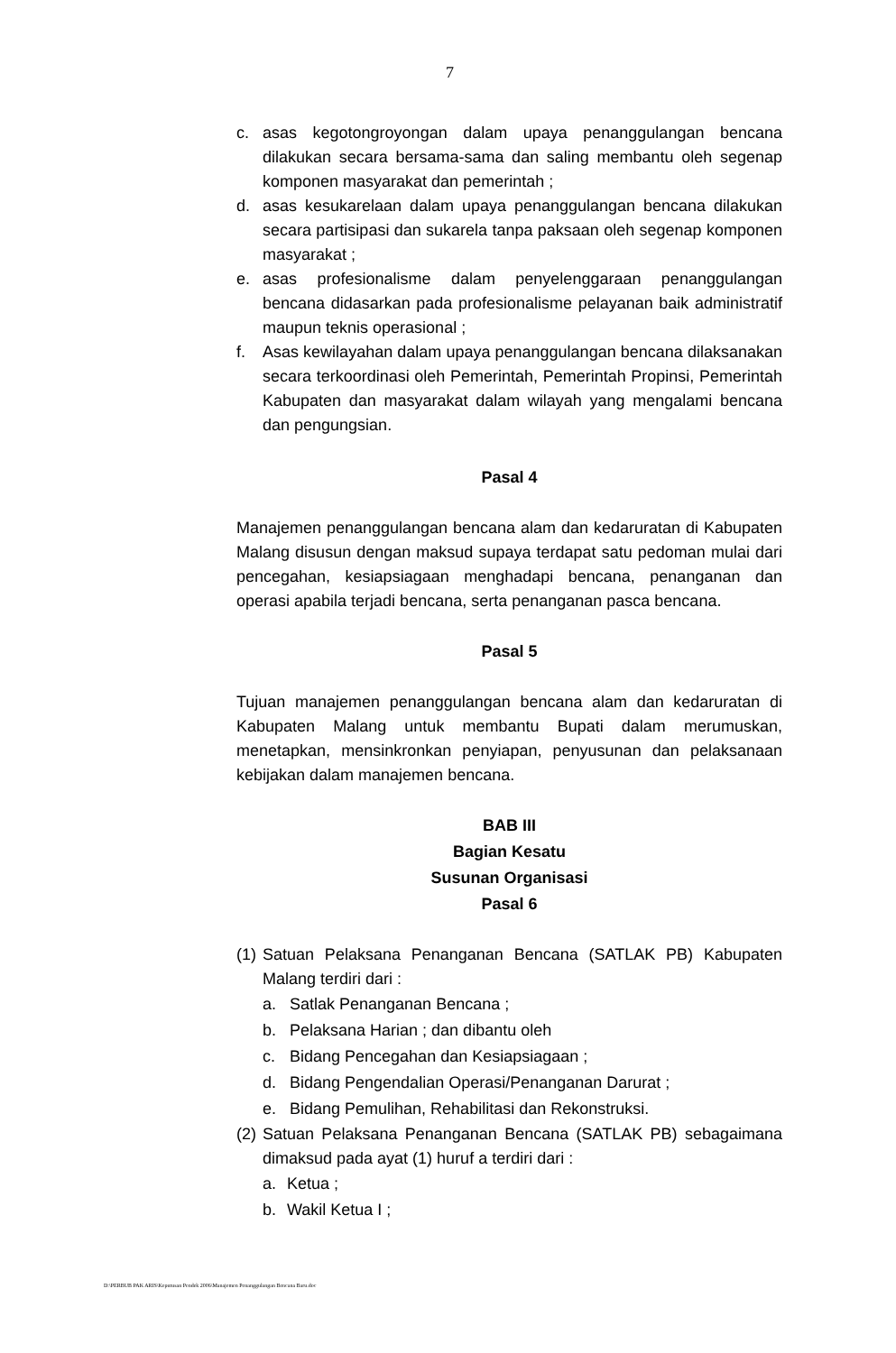7
c. asas kegotongroyongan dalam upaya penanggulangan bencana dilakukan secara bersama-sama dan saling membantu oleh segenap komponen masyarakat dan pemerintah ;
d. asas kesukarelaan dalam upaya penanggulangan bencana dilakukan secara partisipasi dan sukarela tanpa paksaan oleh segenap komponen masyarakat ;
e. asas profesionalisme dalam penyelenggaraan penanggulangan bencana didasarkan pada profesionalisme pelayanan baik administratif maupun teknis operasional ;
f. Asas kewilayahan dalam upaya penanggulangan bencana dilaksanakan secara terkoordinasi oleh Pemerintah, Pemerintah Propinsi, Pemerintah Kabupaten dan masyarakat dalam wilayah yang mengalami bencana dan pengungsian.
Pasal 4
Manajemen penanggulangan bencana alam dan kedaruratan di Kabupaten Malang disusun dengan maksud supaya terdapat satu pedoman mulai dari pencegahan, kesiapsiagaan menghadapi bencana, penanganan dan operasi apabila terjadi bencana, serta penanganan pasca bencana.
Pasal 5
Tujuan manajemen penanggulangan bencana alam dan kedaruratan di Kabupaten Malang untuk membantu Bupati dalam merumuskan, menetapkan, mensinkronkan penyiapan, penyusunan dan pelaksanaan kebijakan dalam manajemen bencana.
BAB III
Bagian Kesatu
Susunan Organisasi
Pasal 6
(1) Satuan Pelaksana Penanganan Bencana (SATLAK PB) Kabupaten Malang terdiri dari :
a. Satlak Penanganan Bencana ;
b. Pelaksana Harian ; dan dibantu oleh
c. Bidang Pencegahan dan Kesiapsiagaan ;
d. Bidang Pengendalian Operasi/Penanganan Darurat ;
e. Bidang Pemulihan, Rehabilitasi dan Rekonstruksi.
(2) Satuan Pelaksana Penanganan Bencana (SATLAK PB) sebagaimana dimaksud pada ayat (1) huruf a terdiri dari :
a. Ketua ;
b. Wakil Ketua I ;
D:\PERBUB PAK ARIS\Keputusan Pendek 2006\Manajemen Penanggulangan Bencana Baru.doc